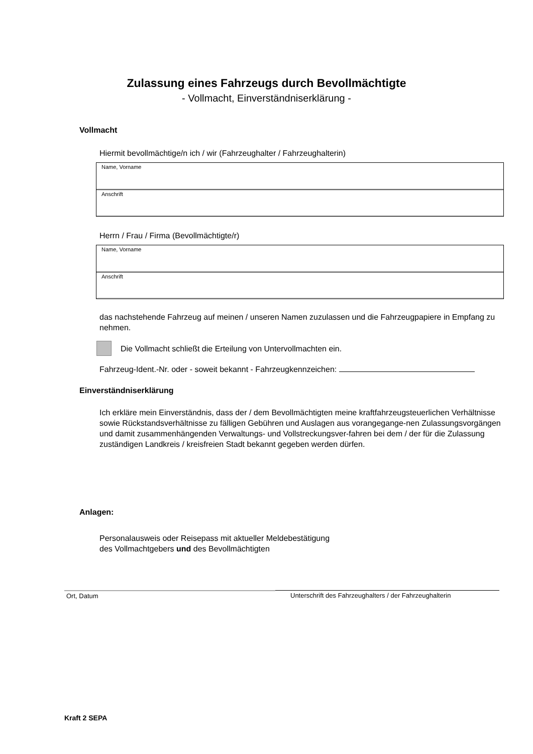Zulassung eines Fahrzeugs durch Bevollmächtigte
- Vollmacht, Einverständniserklärung -
Vollmacht
Hiermit bevollmächtige/n ich / wir (Fahrzeughalter / Fahrzeughalterin)
Name, Vorname
Anschrift
Herrn / Frau / Firma (Bevollmächtigte/r)
Name, Vorname
Anschrift
das nachstehende Fahrzeug auf meinen / unseren Namen zuzulassen und die Fahrzeugpapiere in Empfang zu nehmen.
Die Vollmacht schließt die Erteilung von Untervollmachten ein.
Fahrzeug-Ident.-Nr. oder - soweit bekannt - Fahrzeugkennzeichen:
Einverständniserklärung
Ich erkläre mein Einverständnis, dass der / dem Bevollmächtigten meine kraftfahrzeugsteuerlichen Verhältnisse sowie Rückstandsverhältnisse zu fälligen Gebühren und Auslagen aus vorangegange-nen Zulassungsvorgängen und damit zusammenhängenden Verwaltungs- und Vollstreckungsver-fahren bei dem / der für die Zulassung zuständigen Landkreis / kreisfreien Stadt bekannt gegeben werden dürfen.
Anlagen:
Personalausweis oder Reisepass mit aktueller Meldebestätigung
des Vollmachtgebers und des Bevollmächtigten
Ort, Datum Unterschrift des Fahrzeughalters / der Fahrzeughalterin
Kraft 2 SEPA